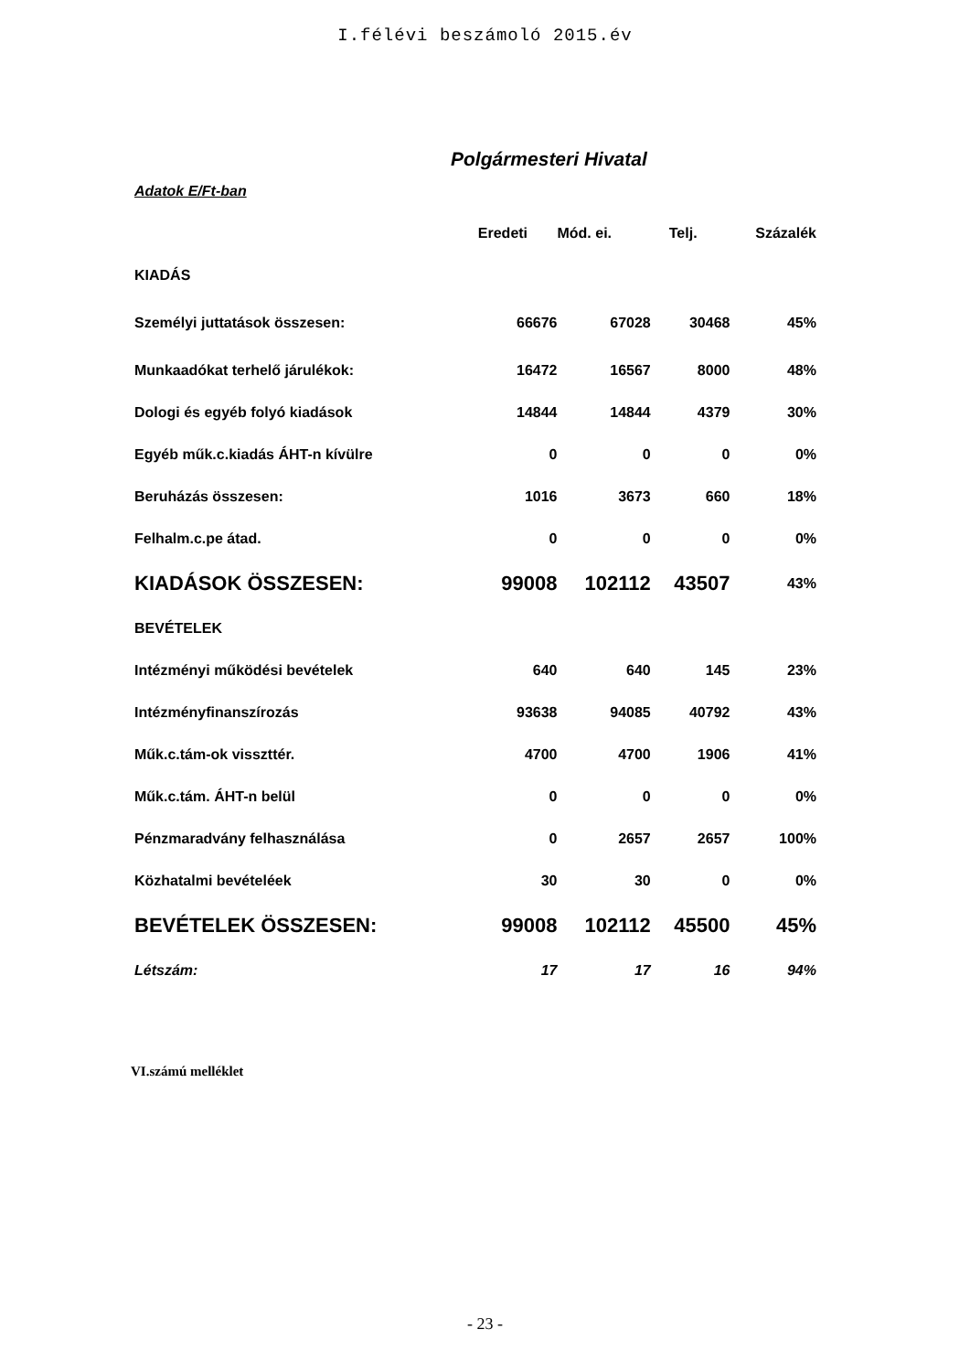I.félévi beszámoló 2015.év
Polgármesteri Hivatal
| Adatok E/Ft-ban | | | | |
| | Eredeti | Mód. ei. | Telj. | Százalék |
| KIADÁS | | | | |
| Személyi juttatások összesen: | 66676 | 67028 | 30468 | 45% |
| Munkaadókat terhelő járulékok: | 16472 | 16567 | 8000 | 48% |
| Dologi és egyéb folyó kiadások | 14844 | 14844 | 4379 | 30% |
| Egyéb műk.c.kiadás ÁHT-n kívülre | 0 | 0 | 0 | 0% |
| Beruházás összesen: | 1016 | 3673 | 660 | 18% |
| Felhalm.c.pe átad. | 0 | 0 | 0 | 0% |
| KIADÁSOK ÖSSZESEN: | 99008 | 102112 | 43507 | 43% |
| BEVÉTELEK | | | | |
| Intézményi működési bevételek | 640 | 640 | 145 | 23% |
| Intézményfinanszírozás | 93638 | 94085 | 40792 | 43% |
| Műk.c.tám-ok visszttér. | 4700 | 4700 | 1906 | 41% |
| Műk.c.tám. ÁHT-n belül | 0 | 0 | 0 | 0% |
| Pénzmaradvány felhasználása | 0 | 2657 | 2657 | 100% |
| Közhatalmi bevételéek | 30 | 30 | 0 | 0% |
| BEVÉTELEK ÖSSZESEN: | 99008 | 102112 | 45500 | 45% |
| Létszám: | 17 | 17 | 16 | 94% |
VI.számú melléklet
- 23 -